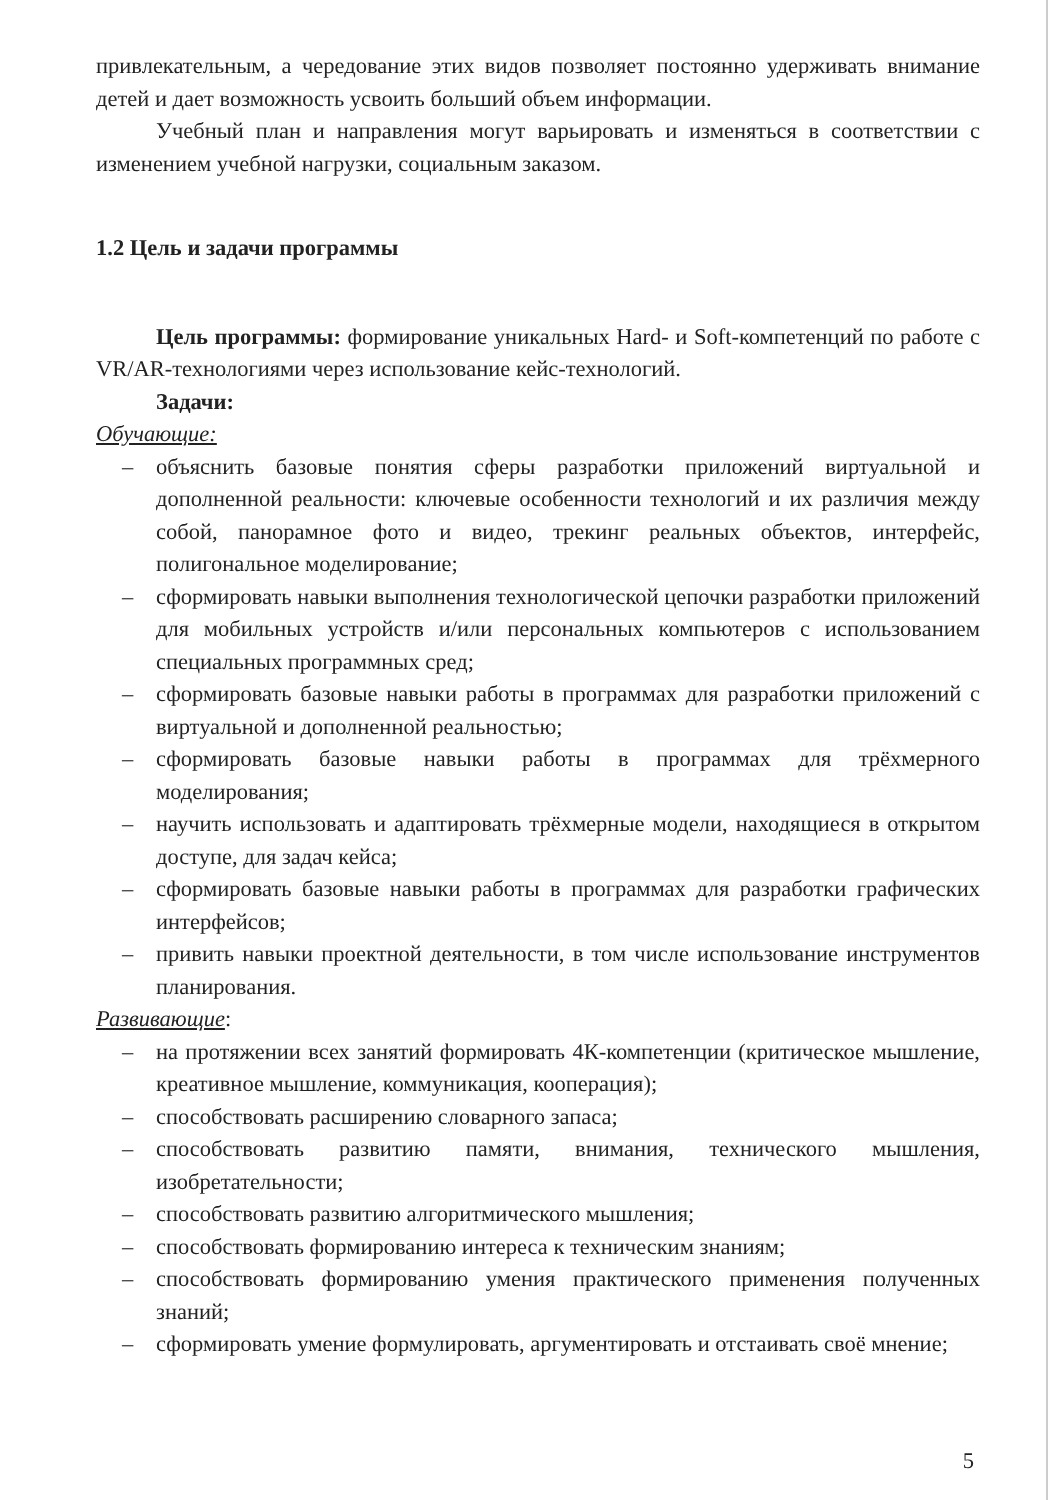привлекательным, а чередование этих видов позволяет постоянно удерживать внимание детей и дает возможность усвоить больший объем информации.
Учебный план и направления могут варьировать и изменяться в соответствии с изменением учебной нагрузки, социальным заказом.
1.2 Цель и задачи программы
Цель программы: формирование уникальных Hard- и Soft-компетенций по работе с VR/AR-технологиями через использование кейс-технологий.
Задачи:
Обучающие:
– объяснить базовые понятия сферы разработки приложений виртуальной и дополненной реальности: ключевые особенности технологий и их различия между собой, панорамное фото и видео, трекинг реальных объектов, интерфейс, полигональное моделирование;
– сформировать навыки выполнения технологической цепочки разработки приложений для мобильных устройств и/или персональных компьютеров с использованием специальных программных сред;
– сформировать базовые навыки работы в программах для разработки приложений с виртуальной и дополненной реальностью;
– сформировать базовые навыки работы в программах для трёхмерного моделирования;
– научить использовать и адаптировать трёхмерные модели, находящиеся в открытом доступе, для задач кейса;
– сформировать базовые навыки работы в программах для разработки графических интерфейсов;
– привить навыки проектной деятельности, в том числе использование инструментов планирования.
Развивающие:
– на протяжении всех занятий формировать 4К-компетенции (критическое мышление, креативное мышление, коммуникация, кооперация);
– способствовать расширению словарного запаса;
– способствовать развитию памяти, внимания, технического мышления, изобретательности;
– способствовать развитию алгоритмического мышления;
– способствовать формированию интереса к техническим знаниям;
– способствовать формированию умения практического применения полученных знаний;
– сформировать умение формулировать, аргументировать и отстаивать своё мнение;
5